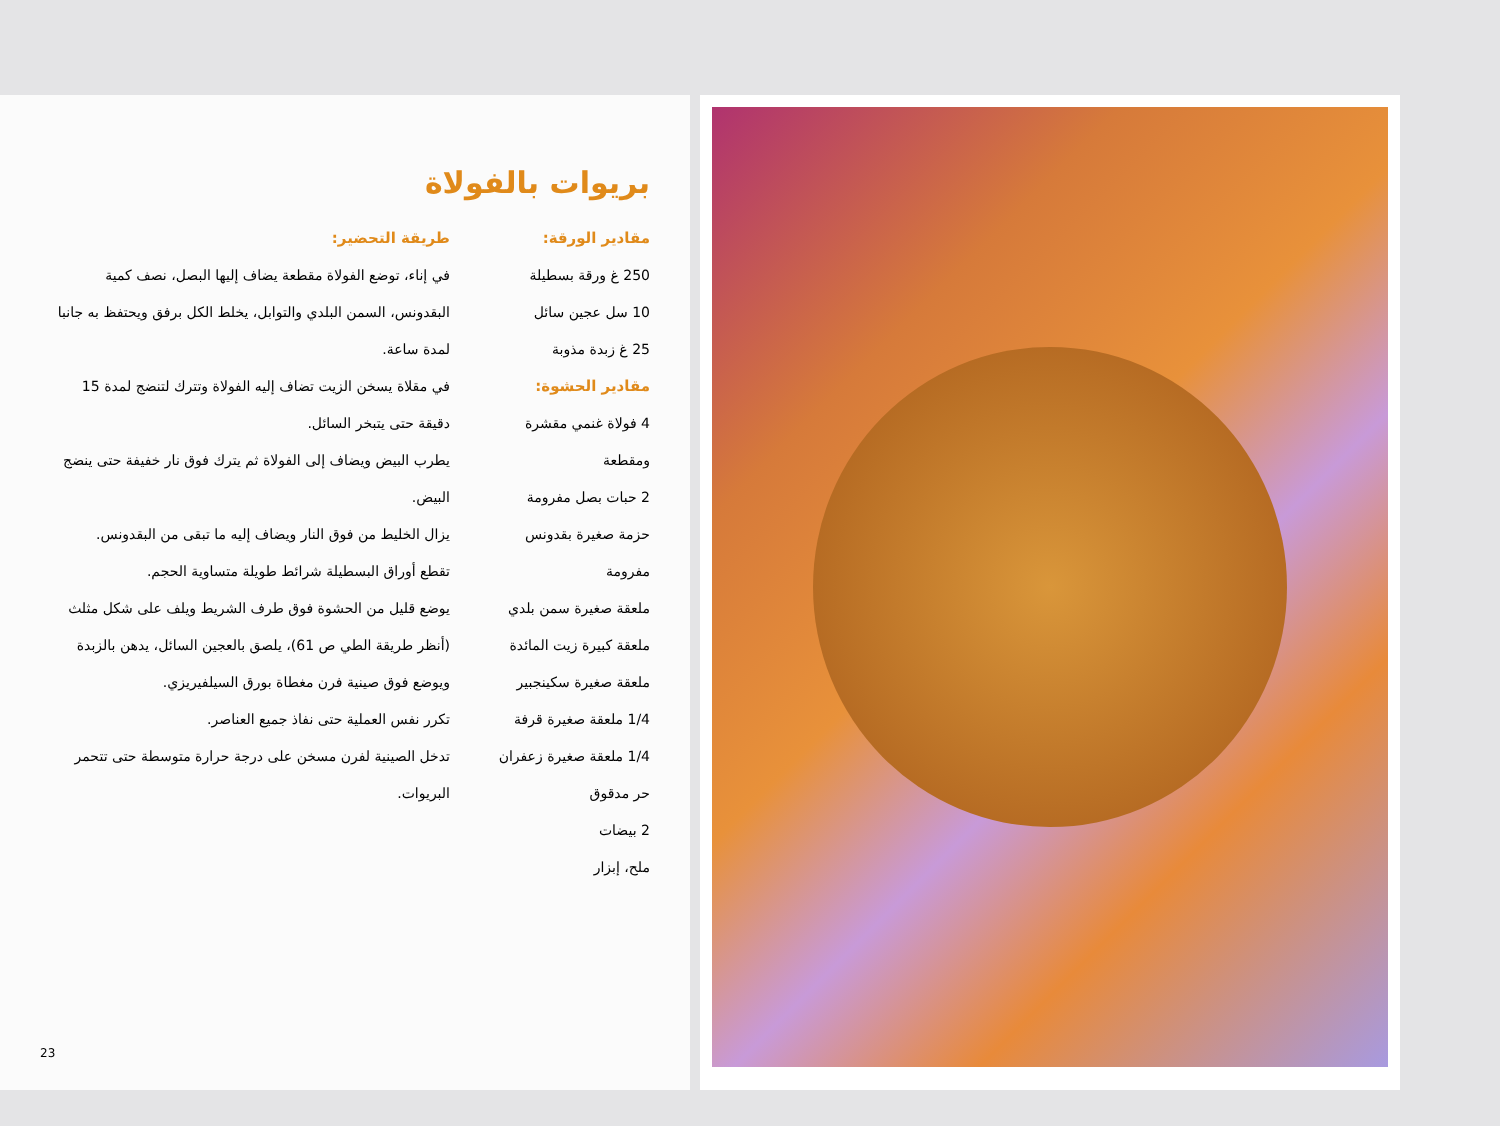بريوات بالفولاة
مقادير الورقة:
250 غ ورقة بسطيلة
10 سل عجين سائل
25 غ زبدة مذوبة
مقادير الحشوة:
4 فولاة غنمي مقشرة ومقطعة
2 حبات بصل مفرومة
حزمة صغيرة بقدونس مفرومة
ملعقة صغيرة سمن بلدي
ملعقة كبيرة زيت المائدة
ملعقة صغيرة سكينجبير
1/4 ملعقة صغيرة قرفة
1/4 ملعقة صغيرة زعفران حر مدقوق
2 بيضات
ملح، إبزار
طريقة التحضير:
في إناء، توضع الفولاة مقطعة يضاف إليها البصل، نصف كمية البقدونس، السمن البلدي والتوابل، يخلط الكل برفق ويحتفظ به جانبا لمدة ساعة.
في مقلاة يسخن الزيت تضاف إليه الفولاة وتترك لتنضج لمدة 15 دقيقة حتى يتبخر السائل.
يطرب البيض ويضاف إلى الفولاة ثم يترك فوق نار خفيفة حتى ينضج البيض.
يزال الخليط من فوق النار ويضاف إليه ما تبقى من البقدونس.
تقطع أوراق البسطيلة شرائط طويلة متساوية الحجم.
يوضع قليل من الحشوة فوق طرف الشريط ويلف على شكل مثلث (أنظر طريقة الطي ص 61)، يلصق بالعجين السائل، يدهن بالزبدة ويوضع فوق صينية فرن مغطاة بورق السيلفيريزي.
تكرر نفس العملية حتى نفاذ جميع العناصر.
تدخل الصينية لفرن مسخن على درجة حرارة متوسطة حتى تتحمر البريوات.
23